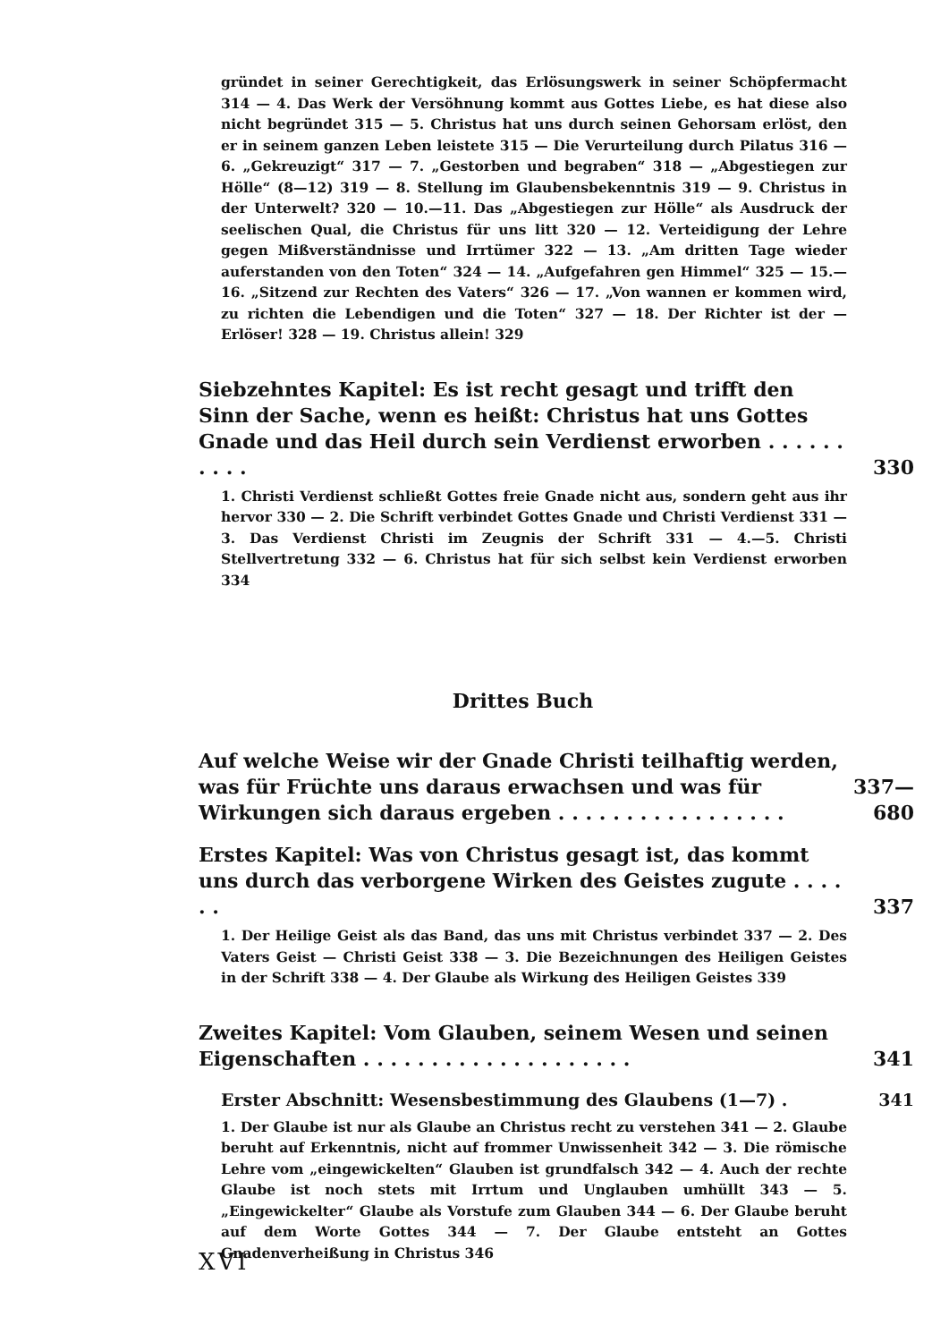gründet in seiner Gerechtigkeit, das Erlösungswerk in seiner Schöpfermacht 314 — 4. Das Werk der Versöhnung kommt aus Gottes Liebe, es hat diese also nicht begründet 315 — 5. Christus hat uns durch seinen Gehorsam erlöst, den er in seinem ganzen Leben leistete 315 — Die Verurteilung durch Pilatus 316 — 6. „Gekreuzigt“ 317 — 7. „Gestorben und begraben“ 318 — „Abgestiegen zur Hölle“ (8—12) 319 — 8. Stellung im Glaubensbekenntnis 319 — 9. Christus in der Unterwelt? 320 — 10.—11. Das „Abgestiegen zur Hölle“ als Ausdruck der seelischen Qual, die Christus für uns litt 320 — 12. Verteidigung der Lehre gegen Mißverständnisse und Irrtümer 322 — 13. „Am dritten Tage wieder auferstanden von den Toten“ 324 — 14. „Aufgefahren gen Himmel“ 325 — 15.—16. „Sitzend zur Rechten des Vaters“ 326 — 17. „Von wannen er kommen wird, zu richten die Lebendigen und die Toten“ 327 — 18. Der Richter ist der — Erlöser! 328 — 19. Christus allein! 329
Siebzehntes Kapitel: Es ist recht gesagt und trifft den Sinn der Sache, wenn es heißt: Christus hat uns Gottes Gnade und das Heil durch sein Verdienst erworben . . . . . . . . . .
330
1. Christi Verdienst schließt Gottes freie Gnade nicht aus, sondern geht aus ihr hervor 330 — 2. Die Schrift verbindet Gottes Gnade und Christi Verdienst 331 — 3. Das Verdienst Christi im Zeugnis der Schrift 331 — 4.—5. Christi Stellvertretung 332 — 6. Christus hat für sich selbst kein Verdienst erworben 334
Drittes Buch
Auf welche Weise wir der Gnade Christi teilhaftig werden, was für Früchte uns daraus erwachsen und was für Wirkungen sich daraus ergeben . . . . . . . . . . . . . . . . .
337—680
Erstes Kapitel: Was von Christus gesagt ist, das kommt uns durch das verborgene Wirken des Geistes zugute . . . . . .
337
1. Der Heilige Geist als das Band, das uns mit Christus verbindet 337 — 2. Des Vaters Geist — Christi Geist 338 — 3. Die Bezeichnungen des Heiligen Geistes in der Schrift 338 — 4. Der Glaube als Wirkung des Heiligen Geistes 339
Zweites Kapitel: Vom Glauben, seinem Wesen und seinen Eigenschaften . . . . . . . . . . . . . . . . . . . .
341
Erster Abschnitt: Wesensbestimmung des Glaubens (1—7) . 341
1. Der Glaube ist nur als Glaube an Christus recht zu verstehen 341 — 2. Glaube beruht auf Erkenntnis, nicht auf frommer Unwissenheit 342 — 3. Die römische Lehre vom „eingewickelten“ Glauben ist grundfalsch 342 — 4. Auch der rechte Glaube ist noch stets mit Irrtum und Unglauben umhüllt 343 — 5. „Eingewickelter“ Glaube als Vorstufe zum Glauben 344 — 6. Der Glaube beruht auf dem Worte Gottes 344 — 7. Der Glaube entsteht an Gottes Gnadenverheißung in Christus 346
XVI